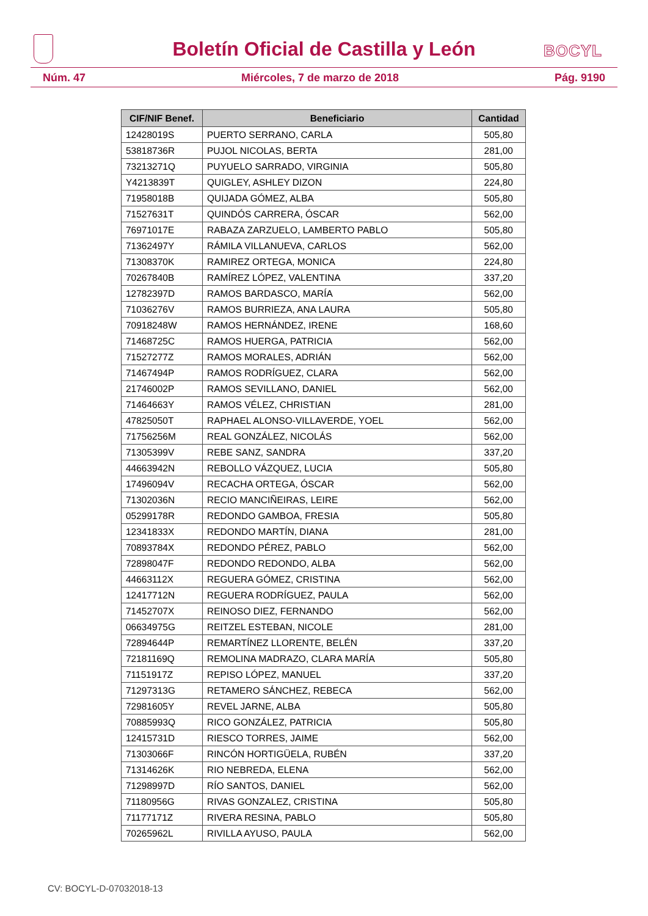Boletín Oficial de Castilla y León
BOCYL
Núm. 47 Miércoles, 7 de marzo de 2018 Pág. 9190
| CIF/NIF Benef. | Beneficiario | Cantidad |
| --- | --- | --- |
| 12428019S | PUERTO SERRANO, CARLA | 505,80 |
| 53818736R | PUJOL NICOLAS, BERTA | 281,00 |
| 73213271Q | PUYUELO SARRADO, VIRGINIA | 505,80 |
| Y4213839T | QUIGLEY, ASHLEY DIZON | 224,80 |
| 71958018B | QUIJADA GÓMEZ, ALBA | 505,80 |
| 71527631T | QUINDÓS CARRERA, ÓSCAR | 562,00 |
| 76971017E | RABAZA ZARZUELO, LAMBERTO PABLO | 505,80 |
| 71362497Y | RÁMILA VILLANUEVA, CARLOS | 562,00 |
| 71308370K | RAMIREZ ORTEGA, MONICA | 224,80 |
| 70267840B | RAMÍREZ LÓPEZ, VALENTINA | 337,20 |
| 12782397D | RAMOS BARDASCO, MARÍA | 562,00 |
| 71036276V | RAMOS BURRIEZA, ANA LAURA | 505,80 |
| 70918248W | RAMOS HERNÁNDEZ, IRENE | 168,60 |
| 71468725C | RAMOS HUERGA, PATRICIA | 562,00 |
| 71527277Z | RAMOS MORALES, ADRIÁN | 562,00 |
| 71467494P | RAMOS RODRÍGUEZ, CLARA | 562,00 |
| 21746002P | RAMOS SEVILLANO, DANIEL | 562,00 |
| 71464663Y | RAMOS VÉLEZ, CHRISTIAN | 281,00 |
| 47825050T | RAPHAEL ALONSO-VILLAVERDE, YOEL | 562,00 |
| 71756256M | REAL GONZÁLEZ, NICOLÁS | 562,00 |
| 71305399V | REBE SANZ, SANDRA | 337,20 |
| 44663942N | REBOLLO VÁZQUEZ, LUCIA | 505,80 |
| 17496094V | RECACHA ORTEGA, ÓSCAR | 562,00 |
| 71302036N | RECIO MANCIÑEIRAS, LEIRE | 562,00 |
| 05299178R | REDONDO GAMBOA, FRESIA | 505,80 |
| 12341833X | REDONDO MARTÍN, DIANA | 281,00 |
| 70893784X | REDONDO PÉREZ, PABLO | 562,00 |
| 72898047F | REDONDO REDONDO, ALBA | 562,00 |
| 44663112X | REGUERA GÓMEZ, CRISTINA | 562,00 |
| 12417712N | REGUERA RODRÍGUEZ, PAULA | 562,00 |
| 71452707X | REINOSO DIEZ, FERNANDO | 562,00 |
| 06634975G | REITZEL ESTEBAN, NICOLE | 281,00 |
| 72894644P | REMARTÍNEZ LLORENTE, BELÉN | 337,20 |
| 72181169Q | REMOLINA MADRAZO, CLARA MARÍA | 505,80 |
| 71151917Z | REPISO LÓPEZ, MANUEL | 337,20 |
| 71297313G | RETAMERO SÁNCHEZ, REBECA | 562,00 |
| 72981605Y | REVEL JARNE, ALBA | 505,80 |
| 70885993Q | RICO GONZÁLEZ, PATRICIA | 505,80 |
| 12415731D | RIESCO TORRES, JAIME | 562,00 |
| 71303066F | RINCÓN HORTIGÜELA, RUBÉN | 337,20 |
| 71314626K | RIO NEBREDA, ELENA | 562,00 |
| 71298997D | RÍO SANTOS, DANIEL | 562,00 |
| 71180956G | RIVAS GONZALEZ, CRISTINA | 505,80 |
| 71177171Z | RIVERA RESINA, PABLO | 505,80 |
| 70265962L | RIVILLA AYUSO, PAULA | 562,00 |
CV: BOCYL-D-07032018-13